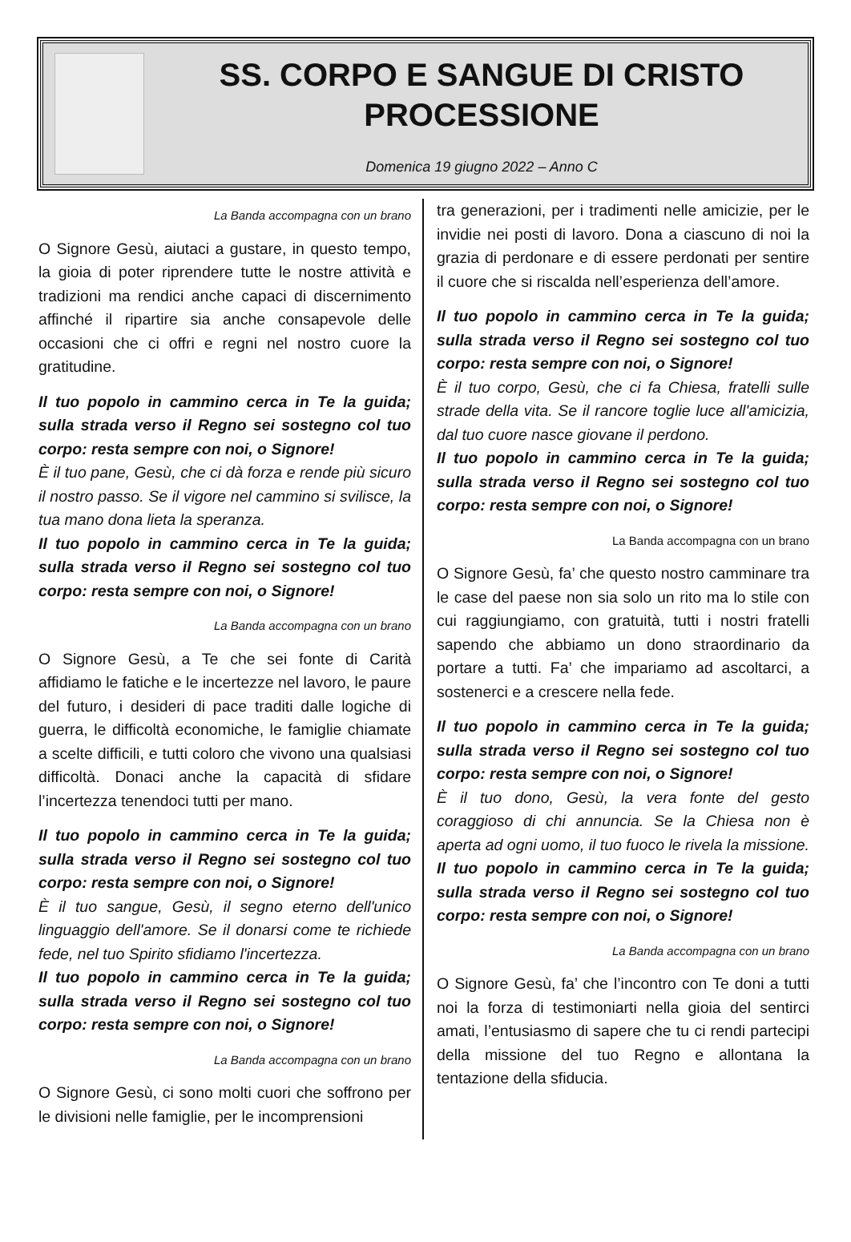SS. CORPO E SANGUE DI CRISTO
PROCESSIONE
Domenica 19 giugno 2022 – Anno C
La Banda accompagna con un brano
O Signore Gesù, aiutaci a gustare, in questo tempo, la gioia di poter riprendere tutte le nostre attività e tradizioni ma rendici anche capaci di discernimento affinché il ripartire sia anche consapevole delle occasioni che ci offri e regni nel nostro cuore la gratitudine.
Il tuo popolo in cammino cerca in Te la guida; sulla strada verso il Regno sei sostegno col tuo corpo: resta sempre con noi, o Signore!
È il tuo pane, Gesù, che ci dà forza e rende più sicuro il nostro passo. Se il vigore nel cammino si svilisce, la tua mano dona lieta la speranza.
Il tuo popolo in cammino cerca in Te la guida; sulla strada verso il Regno sei sostegno col tuo corpo: resta sempre con noi, o Signore!
La Banda accompagna con un brano
O Signore Gesù, a Te che sei fonte di Carità affidiamo le fatiche e le incertezze nel lavoro, le paure del futuro, i desideri di pace traditi dalle logiche di guerra, le difficoltà economiche, le famiglie chiamate a scelte difficili, e tutti coloro che vivono una qualsiasi difficoltà. Donaci anche la capacità di sfidare l’incertezza tenendoci tutti per mano.
Il tuo popolo in cammino cerca in Te la guida; sulla strada verso il Regno sei sostegno col tuo corpo: resta sempre con noi, o Signore!
È il tuo sangue, Gesù, il segno eterno dell'unico linguaggio dell'amore. Se il donarsi come te richiede fede, nel tuo Spirito sfidiamo l'incertezza.
Il tuo popolo in cammino cerca in Te la guida; sulla strada verso il Regno sei sostegno col tuo corpo: resta sempre con noi, o Signore!
La Banda accompagna con un brano
O Signore Gesù, ci sono molti cuori che soffrono per le divisioni nelle famiglie, per le incomprensioni
tra generazioni, per i tradimenti nelle amicizie, per le invidie nei posti di lavoro. Dona a ciascuno di noi la grazia di perdonare e di essere perdonati per sentire il cuore che si riscalda nell’esperienza dell’amore.
Il tuo popolo in cammino cerca in Te la guida; sulla strada verso il Regno sei sostegno col tuo corpo: resta sempre con noi, o Signore!
È il tuo corpo, Gesù, che ci fa Chiesa, fratelli sulle strade della vita. Se il rancore toglie luce all'amicizia, dal tuo cuore nasce giovane il perdono.
Il tuo popolo in cammino cerca in Te la guida; sulla strada verso il Regno sei sostegno col tuo corpo: resta sempre con noi, o Signore!
La Banda accompagna con un brano
O Signore Gesù, fa’ che questo nostro camminare tra le case del paese non sia solo un rito ma lo stile con cui raggiungiamo, con gratuità, tutti i nostri fratelli sapendo che abbiamo un dono straordinario da portare a tutti. Fa’ che impariamo ad ascoltarci, a sostenerci e a crescere nella fede.
Il tuo popolo in cammino cerca in Te la guida; sulla strada verso il Regno sei sostegno col tuo corpo: resta sempre con noi, o Signore!
È il tuo dono, Gesù, la vera fonte del gesto coraggioso di chi annuncia. Se la Chiesa non è aperta ad ogni uomo, il tuo fuoco le rivela la missione.
Il tuo popolo in cammino cerca in Te la guida; sulla strada verso il Regno sei sostegno col tuo corpo: resta sempre con noi, o Signore!
La Banda accompagna con un brano
O Signore Gesù, fa’ che l’incontro con Te doni a tutti noi la forza di testimoniarti nella gioia del sentirci amati, l’entusiasmo di sapere che tu ci rendi partecipi della missione del tuo Regno e allontana la tentazione della sfiducia.